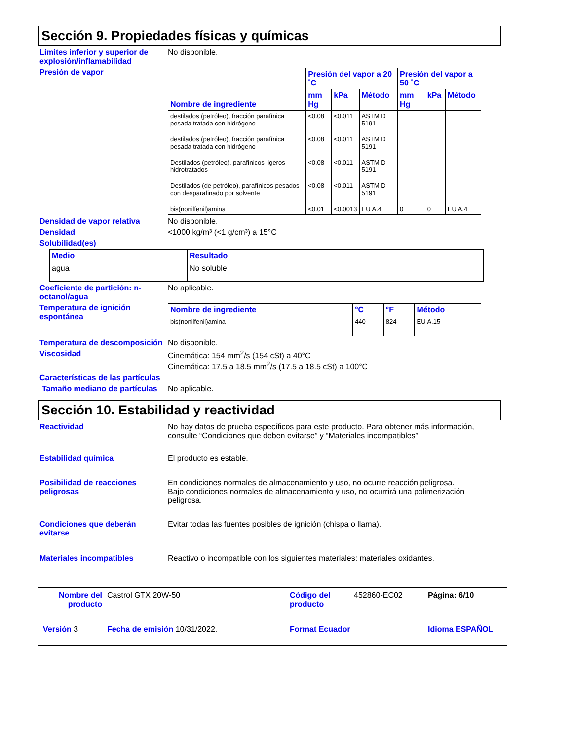Sección 9. Propiedades físicas y químicas
Límites inferior y superior de explosión/inflamabilidad
No disponible.
Presión de vapor
| Nombre de ingrediente | Presión del vapor a 20 ˚C | | | Presión del vapor a 50 ˚C | | |
| --- | --- | --- | --- | --- | --- | --- |
| | mm Hg | kPa | Método | mm Hg | kPa | Método |
| destilados (petróleo), fracción parafínica pesada tratada con hidrógeno | <0.08 | <0.011 | ASTM D 5191 | | | |
| destilados (petróleo), fracción parafínica pesada tratada con hidrógeno | <0.08 | <0.011 | ASTM D 5191 | | | |
| Destilados (petróleo), parafínicos ligeros hidrotratados | <0.08 | <0.011 | ASTM D 5191 | | | |
| Destilados (de petróleo), parafínicos pesados con desparafinado por solvente | <0.08 | <0.011 | ASTM D 5191 | | | |
| bis(nonilfenil)amina | <0.01 | <0.0013 | EU A.4 | 0 | 0 | EU A.4 |
Densidad de vapor relativa No disponible.
Densidad <1000 kg/m³ (<1 g/cm³) a 15°C
Solubilidad(es)
| Medio | Resultado |
| --- | --- |
| agua | No soluble |
Coeficiente de partición: n-octanol/agua
No aplicable.
Temperatura de ignición espontánea
| Nombre de ingrediente | °C | °F | Método |
| --- | --- | --- | --- |
| bis(nonilfenil)amina | 440 | 824 | EU A.15 |
Temperatura de descomposición
No disponible.
Viscosidad Cinemática: 154 mm<sup>2</sup>/s (154 cSt) a 40°C
Cinemática: 17.5 a 18.5 mm<sup>2</sup>/s (17.5 a 18.5 cSt) a 100°C
Características de las partículas
Tamaño mediano de partículas
No aplicable.
Sección 10. Estabilidad y reactividad
Reactividad No hay datos de prueba específicos para este producto. Para obtener más información, consulte “Condiciones que deben evitarse” y “Materiales incompatibles”.
Estabilidad química El producto es estable.
Posibilidad de reacciones peligrosas
En condiciones normales de almacenamiento y uso, no ocurre reacción peligrosa.
Bajo condiciones normales de almacenamiento y uso, no ocurrirá una polimerización peligrosa.
Condiciones que deberán evitarse
Evitar todas las fuentes posibles de ignición (chispa o llama).
Materiales incompatibles Reactivo o incompatible con los siguientes materiales: materiales oxidantes.
Nombre del producto
Castrol GTX 20W-50
Código del producto
452860-EC02
Página: 6/10
Versión 3
Fecha de emisión 10/31/2022.
Format Ecuador
Idioma ESPAÑOL